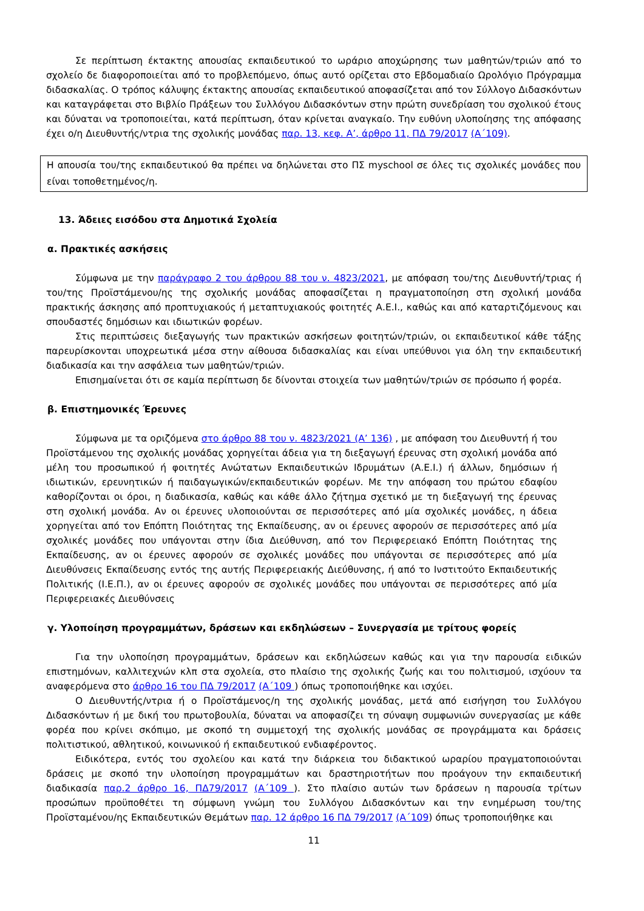Σε περίπτωση έκτακτης απουσίας εκπαιδευτικού το ωράριο αποχώρησης των μαθητών/τριών από το σχολείο δε διαφοροποιείται από το προβλεπόμενο, όπως αυτό ορίζεται στο Εβδομαδιαίο Ωρολόγιο Πρόγραμμα διδασκαλίας. Ο τρόπος κάλυψης έκτακτης απουσίας εκπαιδευτικού αποφασίζεται από τον Σύλλογο Διδασκόντων και καταγράφεται στο Βιβλίο Πράξεων του Συλλόγου Διδασκόντων στην πρώτη συνεδρίαση του σχολικού έτους και δύναται να τροποποιείται, κατά περίπτωση, όταν κρίνεται αναγκαίο. Την ευθύνη υλοποίησης της απόφασης έχει ο/η Διευθυντής/ντρια της σχολικής μονάδας παρ. 13, κεφ. Α’, άρθρο 11, ΠΔ 79/2017 (Α΄109).
Η απουσία του/της εκπαιδευτικού θα πρέπει να δηλώνεται στο ΠΣ myschool σε όλες τις σχολικές μονάδες που είναι τοποθετημένος/η.
13. Άδειες εισόδου στα Δημοτικά Σχολεία
α. Πρακτικές ασκήσεις
Σύμφωνα με την παράγραφο 2 του άρθρου 88 του ν. 4823/2021, με απόφαση του/της Διευθυντή/τριας ή του/της Προϊστάμενου/ης της σχολικής μονάδας αποφασίζεται η πραγματοποίηση στη σχολική μονάδα πρακτικής άσκησης από προπτυχιακούς ή μεταπτυχιακούς φοιτητές Α.Ε.Ι., καθώς και από καταρτιζόμενους και σπουδαστές δημόσιων και ιδιωτικών φορέων.
Στις περιπτώσεις διεξαγωγής των πρακτικών ασκήσεων φοιτητών/τριών, οι εκπαιδευτικοί κάθε τάξης παρευρίσκονται υποχρεωτικά μέσα στην αίθουσα διδασκαλίας και είναι υπεύθυνοι για όλη την εκπαιδευτική διαδικασία και την ασφάλεια των μαθητών/τριών.
Επισημαίνεται ότι σε καμία περίπτωση δε δίνονται στοιχεία των μαθητών/τριών σε πρόσωπο ή φορέα.
β. Επιστημονικές Έρευνες
Σύμφωνα με τα οριζόμενα στο άρθρο 88 του ν. 4823/2021 (Α’ 136) , με απόφαση του Διευθυντή ή του Προϊστάμενου της σχολικής μονάδας χορηγείται άδεια για τη διεξαγωγή έρευνας στη σχολική μονάδα από μέλη του προσωπικού ή φοιτητές Ανώτατων Εκπαιδευτικών Ιδρυμάτων (Α.Ε.Ι.) ή άλλων, δημόσιων ή ιδιωτικών, ερευνητικών ή παιδαγωγικών/εκπαιδευτικών φορέων. Με την απόφαση του πρώτου εδαφίου καθορίζονται οι όροι, η διαδικασία, καθώς και κάθε άλλο ζήτημα σχετικό με τη διεξαγωγή της έρευνας στη σχολική μονάδα. Αν οι έρευνες υλοποιούνται σε περισσότερες από μία σχολικές μονάδες, η άδεια χορηγείται από τον Επόπτη Ποιότητας της Εκπαίδευσης, αν οι έρευνες αφορούν σε περισσότερες από μία σχολικές μονάδες που υπάγονται στην ίδια Διεύθυνση, από τον Περιφερειακό Επόπτη Ποιότητας της Εκπαίδευσης, αν οι έρευνες αφορούν σε σχολικές μονάδες που υπάγονται σε περισσότερες από μία Διευθύνσεις Εκπαίδευσης εντός της αυτής Περιφερειακής Διεύθυνσης, ή από το Ινστιτούτο Εκπαιδευτικής Πολιτικής (Ι.Ε.Π.), αν οι έρευνες αφορούν σε σχολικές μονάδες που υπάγονται σε περισσότερες από μία Περιφερειακές Διευθύνσεις
γ. Υλοποίηση προγραμμάτων, δράσεων και εκδηλώσεων – Συνεργασία με τρίτους φορείς
Για την υλοποίηση προγραμμάτων, δράσεων και εκδηλώσεων καθώς και για την παρουσία ειδικών επιστημόνων, καλλιτεχνών κλπ στα σχολεία, στο πλαίσιο της σχολικής ζωής και του πολιτισμού, ισχύουν τα αναφερόμενα στο άρθρο 16 του ΠΔ 79/2017 (Α΄109 ) όπως τροποποιήθηκε και ισχύει.
Ο Διευθυντής/ντρια ή ο Προϊστάμενος/η της σχολικής μονάδας, μετά από εισήγηση του Συλλόγου Διδασκόντων ή με δική του πρωτοβουλία, δύναται να αποφασίζει τη σύναψη συμφωνιών συνεργασίας με κάθε φορέα που κρίνει σκόπιμο, με σκοπό τη συμμετοχή της σχολικής μονάδας σε προγράμματα και δράσεις πολιτιστικού, αθλητικού, κοινωνικού ή εκπαιδευτικού ενδιαφέροντος.
Ειδικότερα, εντός του σχολείου και κατά την διάρκεια του διδακτικού ωραρίου πραγματοποιούνται δράσεις με σκοπό την υλοποίηση προγραμμάτων και δραστηριοτήτων που προάγουν την εκπαιδευτική διαδικασία παρ.2 άρθρο 16, ΠΔ79/2017 (Α΄109 ). Στο πλαίσιο αυτών των δράσεων η παρουσία τρίτων προσώπων προϋποθέτει τη σύμφωνη γνώμη του Συλλόγου Διδασκόντων και την ενημέρωση του/της Προϊσταμένου/ης Εκπαιδευτικών Θεμάτων παρ. 12 άρθρο 16 ΠΔ 79/2017 (Α΄109) όπως τροποποιήθηκε και
11